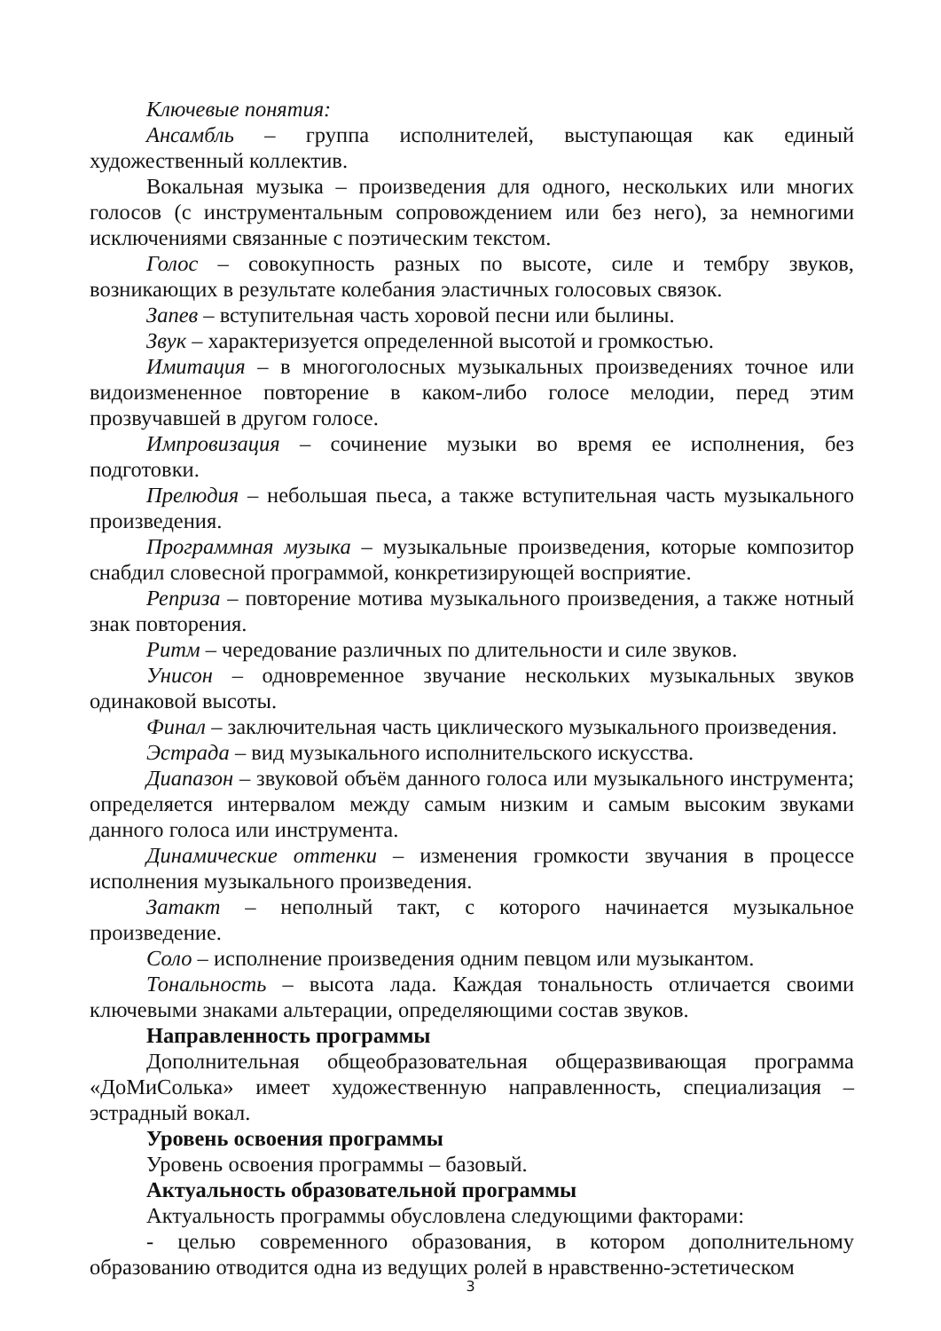Ключевые понятия:
Ансамбль – группа исполнителей, выступающая как единый художественный коллектив.
Вокальная музыка – произведения для одного, нескольких или многих голосов (с инструментальным сопровождением или без него), за немногими исключениями связанные с поэтическим текстом.
Голос – совокупность разных по высоте, силе и тембру звуков, возникающих в результате колебания эластичных голосовых связок.
Запев – вступительная часть хоровой песни или былины.
Звук – характеризуется определенной высотой и громкостью.
Имитация – в многоголосных музыкальных произведениях точное или видоизмененное повторение в каком-либо голосе мелодии, перед этим прозвучавшей в другом голосе.
Импровизация – сочинение музыки во время ее исполнения, без подготовки.
Прелюдия – небольшая пьеса, а также вступительная часть музыкального произведения.
Программная музыка – музыкальные произведения, которые композитор снабдил словесной программой, конкретизирующей восприятие.
Реприза – повторение мотива музыкального произведения, а также нотный знак повторения.
Ритм – чередование различных по длительности и силе звуков.
Унисон – одновременное звучание нескольких музыкальных звуков одинаковой высоты.
Финал – заключительная часть циклического музыкального произведения.
Эстрада – вид музыкального исполнительского искусства.
Диапазон – звуковой объём данного голоса или музыкального инструмента; определяется интервалом между самым низким и самым высоким звуками данного голоса или инструмента.
Динамические оттенки – изменения громкости звучания в процессе исполнения музыкального произведения.
Затакт – неполный такт, с которого начинается музыкальное произведение.
Соло – исполнение произведения одним певцом или музыкантом.
Тональность – высота лада. Каждая тональность отличается своими ключевыми знаками альтерации, определяющими состав звуков.
Направленность программы
Дополнительная общеобразовательная общеразвивающая программа «ДоМиСолька» имеет художественную направленность, специализация – эстрадный вокал.
Уровень освоения программы
Уровень освоения программы – базовый.
Актуальность образовательной программы
Актуальность программы обусловлена следующими факторами:
- целью современного образования, в котором дополнительному образованию отводится одна из ведущих ролей в нравственно-эстетическом
3